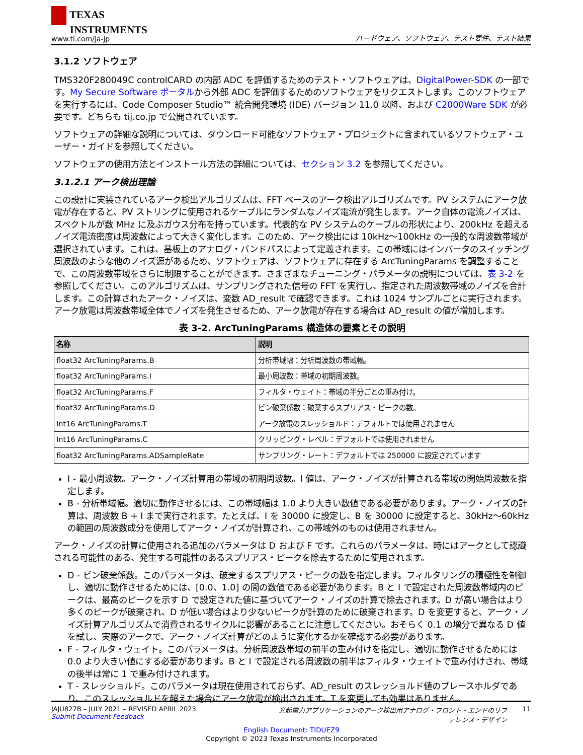TEXAS
INSTRUMENTS
www.ti.com/ja-jp
ハードウェア、ソフトウェア、テスト要件、テスト結果
3.1.2 ソフトウェア
TMS320F280049C controlCARD の内部 ADC を評価するためのテスト・ソフトウェアは、DigitalPower-SDK の一部です。My Secure Software ポータルから外部 ADC を評価するためのソフトウェアをリクエストします。このソフトウェアを実行するには、Code Composer Studio™ 統合開発環境 (IDE) バージョン 11.0 以降、および C2000Ware SDK が必要です。どちらも tij.co.jp で公開されています。
ソフトウェアの詳細な説明については、ダウンロード可能なソフトウェア・プロジェクトに含まれているソフトウェア・ユーザー・ガイドを参照してください。
ソフトウェアの使用方法とインストール方法の詳細については、セクション 3.2 を参照してください。
3.1.2.1 アーク検出理論
この設計に実装されているアーク検出アルゴリズムは、FFT ベースのアーク検出アルゴリズムです。PV システムにアーク放電が存在すると、PV ストリングに使用されるケーブルにランダムなノイズ電流が発生します。アーク自体の電流ノイズは、スペクトルが数 MHz に及ぶガウス分布を持っています。代表的な PV システムのケーブルの形状により、200kHz を超えるノイズ電流密度は周波数によって大きく変化します。このため、アーク検出には 10kHz～100kHz の一般的な周波数帯域が選択されています。これは、基板上のアナログ・バンドパスによって定義されます。この帯域にはインバータのスイッチング周波数のような他のノイズ源があるため、ソフトウェアは、ソフトウェアに存在する ArcTuningParams を調整することで、この周波数帯域をさらに制限することができます。さまざまなチューニング・パラメータの説明については、表 3-2 を参照してください。このアルゴリズムは、サンプリングされた信号の FFT を実行し、指定された周波数帯域のノイズを合計します。この計算されたアーク・ノイズは、変数 AD_result で確認できます。これは 1024 サンプルごとに実行されます。アーク放電は周波数帯域全体でノイズを発生させるため、アーク放電が存在する場合は AD_result の値が増加します。
表 3-2. ArcTuningParams 構造体の要素とその説明
| 名称 | 説明 |
| --- | --- |
| float32 ArcTuningParams.B | 分析帯域幅：分析周波数の帯域幅。 |
| float32 ArcTuningParams.I | 最小周波数：帯域の初期周波数。 |
| float32 ArcTuningParams.F | フィルタ・ウェイト：帯域の半分ごとの重み付け。 |
| float32 ArcTuningParams.D | ビン破棄係数：破棄するスプリアス・ピークの数。 |
| Int16 ArcTuningParams.T | アーク放電のスレッショルド：デフォルトでは使用されません |
| Int16 ArcTuningParams.C | クリッピング・レベル：デフォルトでは使用されません |
| float32 ArcTuningParams.ADSampleRate | サンプリング・レート：デフォルトでは 250000 に設定されています |
I - 最小周波数。アーク・ノイズ計算用の帯域の初期周波数。I 値は、アーク・ノイズが計算される帯域の開始周波数を指定します。
B - 分析帯域幅。適切に動作させるには、この帯域幅は 1.0 より大きい数値である必要があります。アーク・ノイズの計算は、周波数 B + I まで実行されます。たとえば、I を 30000 に設定し、B を 30000 に設定すると、30kHz～60kHz の範囲の周波数成分を使用してアーク・ノイズが計算され、この帯域外のものは使用されません。
アーク・ノイズの計算に使用される追加のパラメータは D および F です。これらのパラメータは、時にはアークとして認識される可能性のある、発生する可能性のあるスプリアス・ピークを除去するために使用されます。
D - ビン破棄係数。このパラメータは、破棄するスプリアス・ピークの数を指定します。フィルタリングの積極性を制御し、適切に動作させるためには、[0.0、1.0] の間の数値である必要があります。B と I で設定された周波数帯域内のピークは、最高のピークを示す D で設定された値に基づいてアーク・ノイズの計算で除去されます。D が高い場合はより多くのピークが破棄され、D が低い場合はより少ないピークが計算のために破棄されます。D を変更すると、アーク・ノイズ計算アルゴリズムで消費されるサイクルに影響があることに注意してください。おそらく 0.1 の増分で異なる D 値を試し、実際のアークで、アーク・ノイズ計算がどのように変化するかを確認する必要があります。
F - フィルタ・ウェイト。このパラメータは、分析周波数帯域の前半の重み付けを指定し、適切に動作させるためには 0.0 より大きい値にする必要があります。B と I で設定される周波数の前半はフィルタ・ウェイトで重み付けされ、帯域の後半は常に 1 で重み付けされます。
T - スレッショルド。このパラメータは現在使用されておらず、AD_result のスレッショルド値のプレースホルダであり、このスレッショルドを超えた場合にアーク放電が検出されます。T を変更しても効果はありません。
JAJU827B – JULY 2021 – REVISED APRIL 2023
Submit Document Feedback
光起電力アプリケーションのアーク検出用アナログ・フロント・エンドのリファレンス・デザイン
11
English Document: TIDUEZ9
Copyright © 2023 Texas Instruments Incorporated